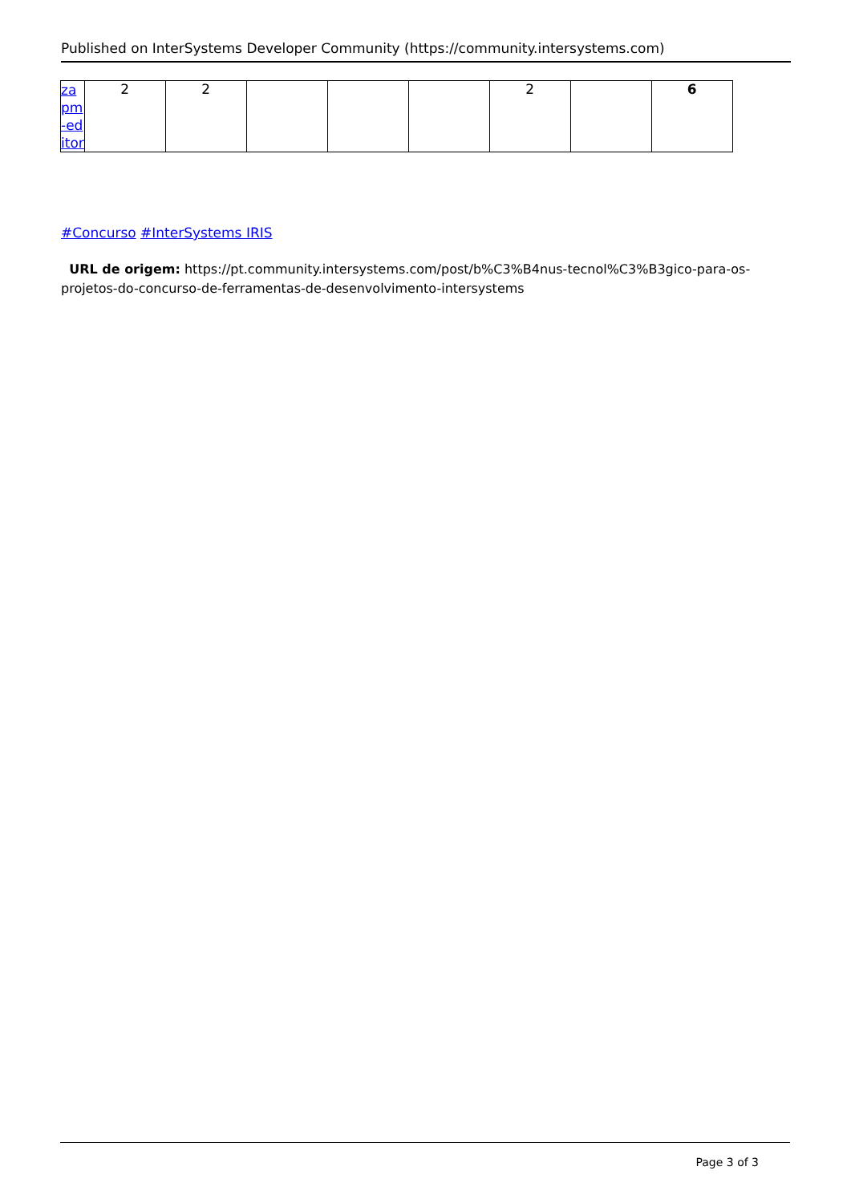Published on InterSystems Developer Community (https://community.intersystems.com)
| za pm -ed itor | 2 | 2 | | | | 2 | | 6 |
#Concurso #InterSystems IRIS
URL de origem: https://pt.community.intersystems.com/post/b%C3%B4nus-tecnol%C3%B3gico-para-os-projetos-do-concurso-de-ferramentas-de-desenvolvimento-intersystems
Page 3 of 3